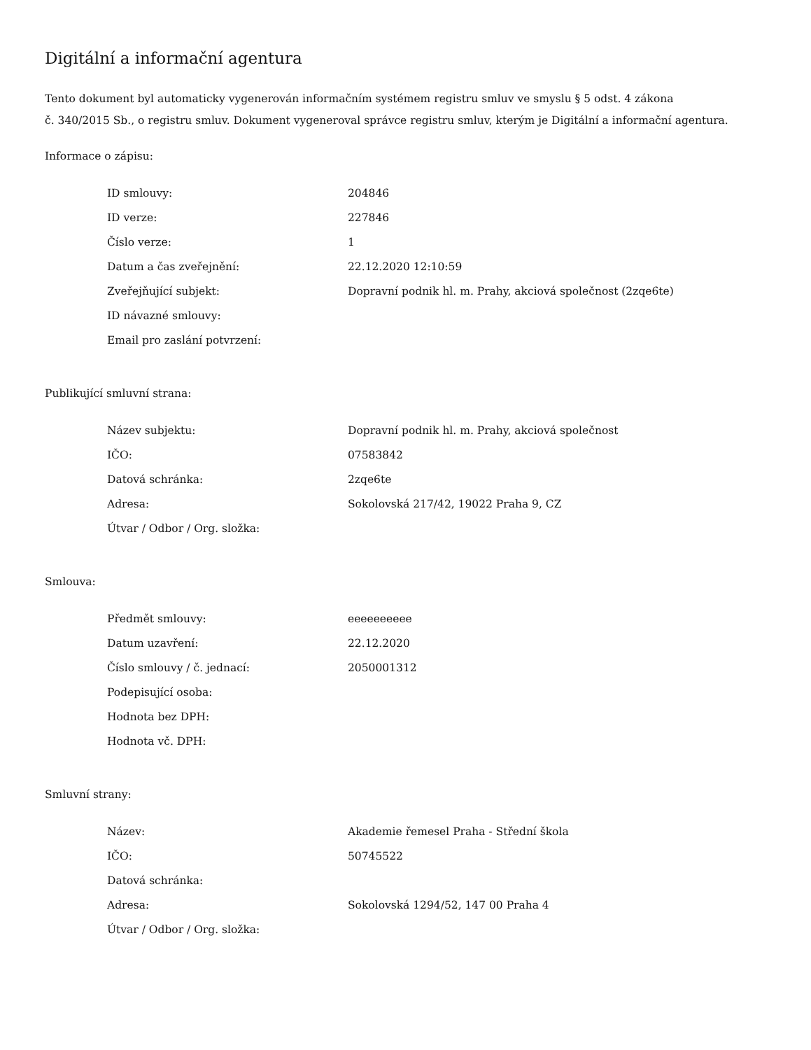Digitální a informační agentura
Tento dokument byl automaticky vygenerován informačním systémem registru smluv ve smyslu § 5 odst. 4 zákona
č. 340/2015 Sb., o registru smluv. Dokument vygeneroval správce registru smluv, kterým je Digitální a informační agentura.
Informace o zápisu:
| ID smlouvy: | 204846 |
| ID verze: | 227846 |
| Číslo verze: | 1 |
| Datum a čas zveřejnění: | 22.12.2020 12:10:59 |
| Zveřejňující subjekt: | Dopravní podnik hl. m. Prahy, akciová společnost (2zqe6te) |
| ID návazné smlouvy: | |
| Email pro zaslání potvrzení: | |
Publikující smluvní strana:
| Název subjektu: | Dopravní podnik hl. m. Prahy, akciová společnost |
| IČO: | 07583842 |
| Datová schránka: | 2zqe6te |
| Adresa: | Sokolovská 217/42, 19022 Praha 9, CZ |
| Útvar / Odbor / Org. složka: | |
Smlouva:
| Předmět smlouvy: | eeeeeeeeee |
| Datum uzavření: | 22.12.2020 |
| Číslo smlouvy / č. jednací: | 2050001312 |
| Podepisující osoba: | |
| Hodnota bez DPH: | |
| Hodnota vč. DPH: | |
Smluvní strany:
| Název: | Akademie řemesel Praha - Střední škola |
| IČO: | 50745522 |
| Datová schránka: | |
| Adresa: | Sokolovská 1294/52, 147 00 Praha 4 |
| Útvar / Odbor / Org. složka: | |